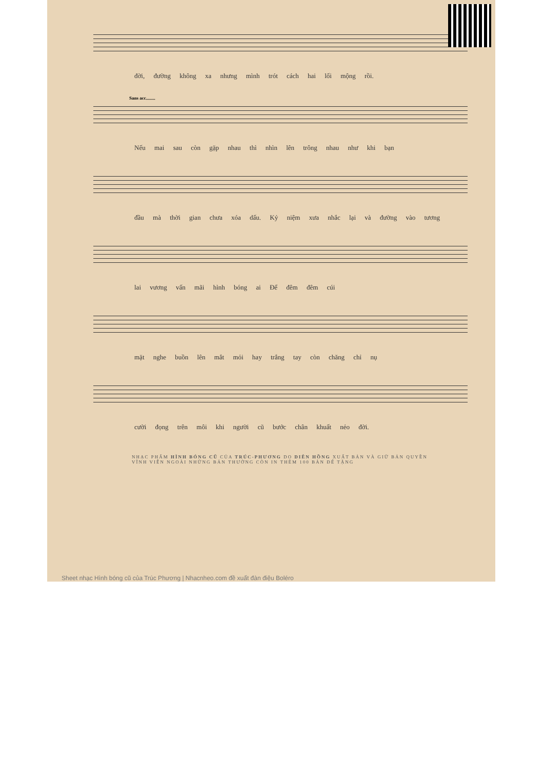đời, đường không xa nhưng mình trót cách hai lối mộng rồi.
Sans acc........
Nếu mai sau còn gặp nhau thì nhìn lên trông nhau như khi bạn
đầu mà thời gian chưa xóa dấu. Kỷ niệm xưa nhắc lại và đường vào tương
lai vương vấn mãi hình bóng ai Để đêm đêm cúi
mặt nghe buồn lên mắt mỏi hay trắng tay còn chăng chỉ nụ
cười đọng trên môi khi người cũ bước chân khuất nẻo đời.
NHẠC PHẨM HÌNH BÓNG CŨ CỦA TRÚC-PHƯƠNG DO DIÊN HỒNG XUẤT BẢN VÀ GIỮ BẢN QUYỀN VĨNH VIỄN NGOÀI NHỮNG BẢN THƯỜNG CÒN IN THÊM 100 BẢN ĐỂ TẶNG
Sheet nhạc Hình bóng cũ của Trúc Phương | Nhacnheo.com đề xuất đàn điệu Boléro